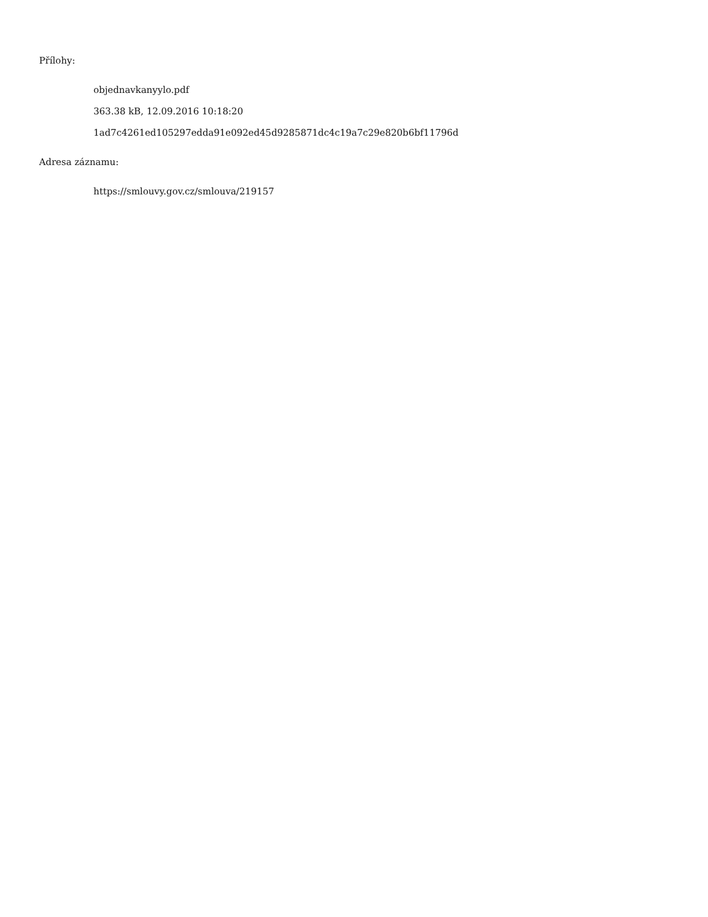Přílohy:
objednavkanyylo.pdf
363.38 kB, 12.09.2016 10:18:20
1ad7c4261ed105297edda91e092ed45d9285871dc4c19a7c29e820b6bf11796d
Adresa záznamu:
https://smlouvy.gov.cz/smlouva/219157